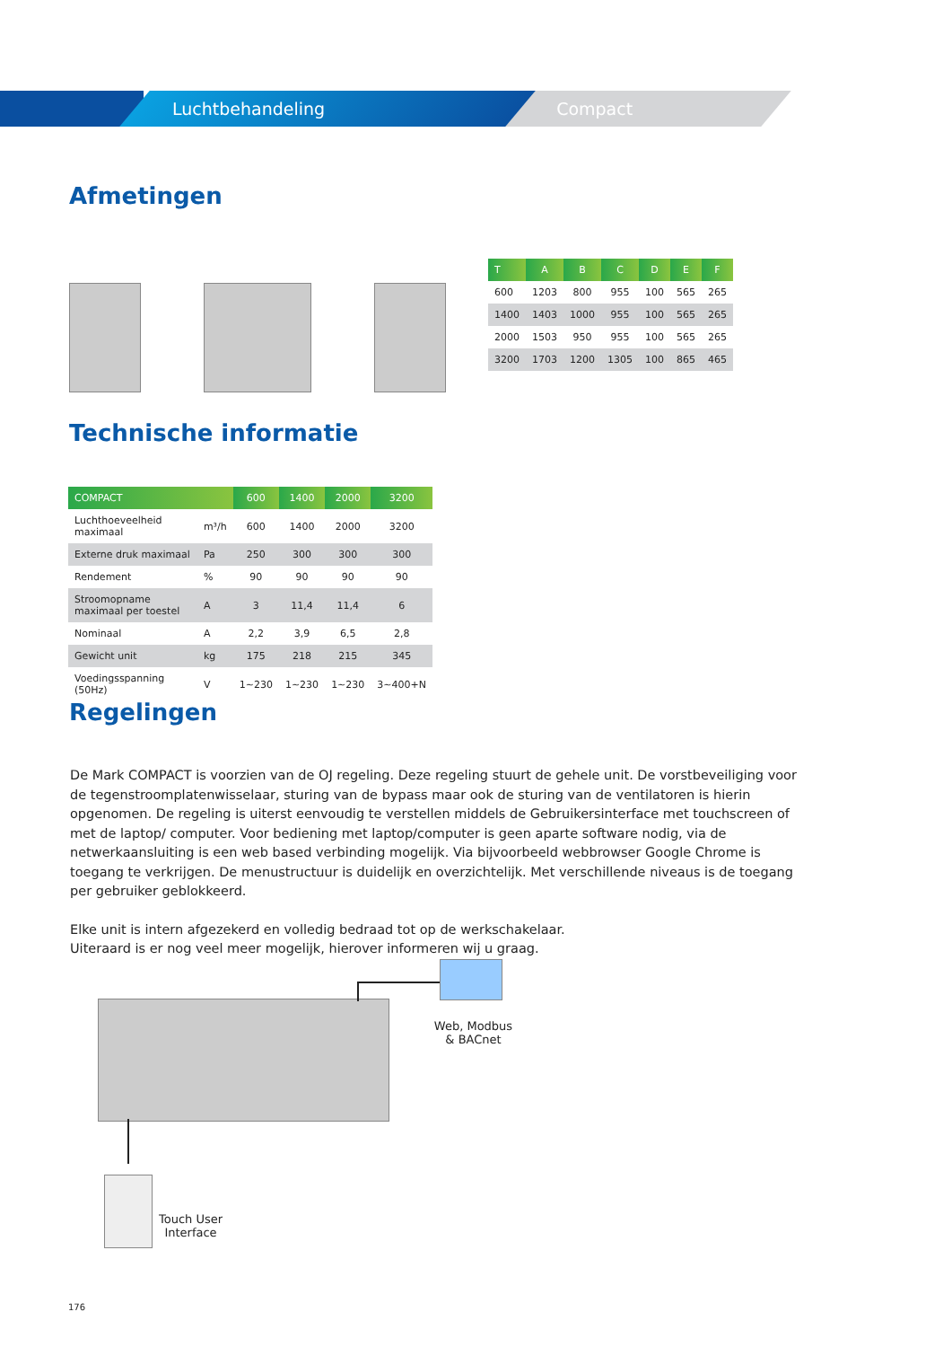Luchtbehandeling Compact
Afmetingen
B E A E C D F
| T | A | B | C | D | E | F |
| --- | --- | --- | --- | --- | --- | --- |
| 600 | 1203 | 800 | 955 | 100 | 565 | 265 |
| 1400 | 1403 | 1000 | 955 | 100 | 565 | 265 |
| 2000 | 1503 | 950 | 955 | 100 | 565 | 265 |
| 3200 | 1703 | 1200 | 1305 | 100 | 865 | 465 |
Technische informatie
| COMPACT | | 600 | 1400 | 2000 | 3200 |
| --- | --- | --- | --- | --- | --- |
| Luchthoeveelheid maximaal | m³/h | 600 | 1400 | 2000 | 3200 |
| Externe druk maximaal | Pa | 250 | 300 | 300 | 300 |
| Rendement | % | 90 | 90 | 90 | 90 |
| Stroomopname maximaal per toestel | A | 3 | 11,4 | 11,4 | 6 |
| Nominaal | A | 2,2 | 3,9 | 6,5 | 2,8 |
| Gewicht unit | kg | 175 | 218 | 215 | 345 |
| Voedingsspanning (50Hz) | V | 1~230 | 1~230 | 1~230 | 3~400+N |
Regelingen
De Mark COMPACT is voorzien van de OJ regeling. Deze regeling stuurt de gehele unit. De vorstbeveiliging voor de tegenstroomplatenwisselaar, sturing van de bypass maar ook de sturing van de ventilatoren is hierin opgenomen. De regeling is uiterst eenvoudig te verstellen middels de Gebruikersinterface met touchscreen of met de laptop/ computer. Voor bediening met laptop/computer is geen aparte software nodig, via de netwerkaansluiting is een web based verbinding mogelijk. Via bijvoorbeeld webbrowser Google Chrome is toegang te verkrijgen. De menustructuur is duidelijk en overzichtelijk. Met verschillende niveaus is de toegang per gebruiker geblokkeerd.
Elke unit is intern afgezekerd en volledig bedraad tot op de werkschakelaar.
Uiteraard is er nog veel meer mogelijk, hierover informeren wij u graag.
Web, Modbus
& BACnet
Touch User
Interface
176